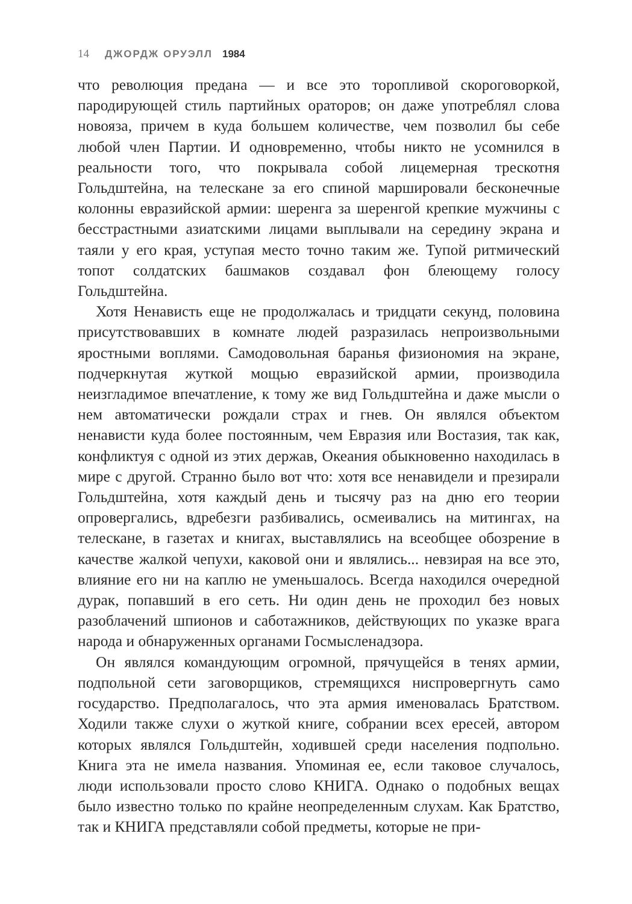14 ДЖОРДЖ ОРУЭЛЛ 1984
что революция предана — и все это торопливой скороговоркой, пародирующей стиль партийных ораторов; он даже употреблял слова новояза, причем в куда большем количестве, чем позволил бы себе любой член Партии. И одновременно, чтобы никто не усомнился в реальности того, что покрывала собой лицемерная трескотня Гольдштейна, на телескане за его спиной маршировали бесконечные колонны евразийской армии: шеренга за шеренгой крепкие мужчины с бесстрастными азиатскими лицами выплывали на середину экрана и таяли у его края, уступая место точно таким же. Тупой ритмический топот солдатских башмаков создавал фон блеющему голосу Гольдштейна.
Хотя Ненависть еще не продолжалась и тридцати секунд, половина присутствовавших в комнате людей разразилась непроизвольными яростными воплями. Самодовольная баранья физиономия на экране, подчеркнутая жуткой мощью евразийской армии, производила неизгладимое впечатление, к тому же вид Гольдштейна и даже мысли о нем автоматически рождали страх и гнев. Он являлся объектом ненависти куда более постоянным, чем Евразия или Востазия, так как, конфликтуя с одной из этих держав, Океания обыкновенно находилась в мире с другой. Странно было вот что: хотя все ненавидели и презирали Гольдштейна, хотя каждый день и тысячу раз на дню его теории опровергались, вдребезги разбивались, осмеивались на митингах, на телескане, в газетах и книгах, выставлялись на всеобщее обозрение в качестве жалкой чепухи, каковой они и являлись... невзирая на все это, влияние его ни на каплю не уменьшалось. Всегда находился очередной дурак, попавший в его сеть. Ни один день не проходил без новых разоблачений шпионов и саботажников, действующих по указке врага народа и обнаруженных органами Госмысленадзора.
Он являлся командующим огромной, прячущейся в тенях армии, подпольной сети заговорщиков, стремящихся ниспровергнуть само государство. Предполагалось, что эта армия именовалась Братством. Ходили также слухи о жуткой книге, собрании всех ересей, автором которых являлся Гольдштейн, ходившей среди населения подпольно. Книга эта не имела названия. Упоминая ее, если таковое случалось, люди использовали просто слово КНИГА. Однако о подобных вещах было известно только по крайне неопределенным слухам. Как Братство, так и КНИГА представляли собой предметы, которые не при-